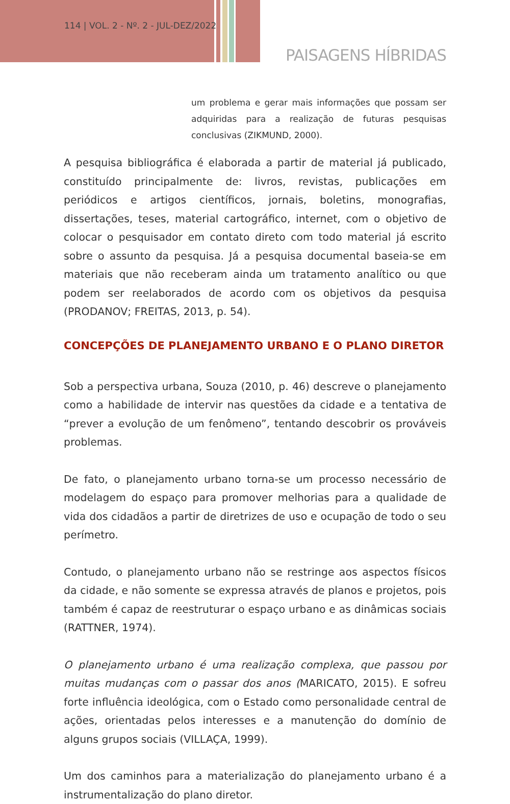114 | VOL. 2 - Nº. 2 - JUL-DEZ/2022
PAISAGENS HÍBRIDAS
um problema e gerar mais informações que possam ser adquiridas para a realização de futuras pesquisas conclusivas (ZIKMUND, 2000).
A pesquisa bibliográfica é elaborada a partir de material já publicado, constituído principalmente de: livros, revistas, publicações em periódicos e artigos científicos, jornais, boletins, monografias, dissertações, teses, material cartográfico, internet, com o objetivo de colocar o pesquisador em contato direto com todo material já escrito sobre o assunto da pesquisa. Já a pesquisa documental baseia-se em materiais que não receberam ainda um tratamento analítico ou que podem ser reelaborados de acordo com os objetivos da pesquisa (PRODANOV; FREITAS, 2013, p. 54).
CONCEPÇÕES DE PLANEJAMENTO URBANO E O PLANO DIRETOR
Sob a perspectiva urbana, Souza (2010, p. 46) descreve o planejamento como a habilidade de intervir nas questões da cidade e a tentativa de “prever a evolução de um fenômeno”, tentando descobrir os prováveis problemas.
De fato, o planejamento urbano torna-se um processo necessário de modelagem do espaço para promover melhorias para a qualidade de vida dos cidadãos a partir de diretrizes de uso e ocupação de todo o seu perímetro.
Contudo, o planejamento urbano não se restringe aos aspectos físicos da cidade, e não somente se expressa através de planos e projetos, pois também é capaz de reestruturar o espaço urbano e as dinâmicas sociais (RATTNER, 1974).
O planejamento urbano é uma realização complexa, que passou por muitas mudanças com o passar dos anos (MARICATO, 2015). E sofreu forte influência ideológica, com o Estado como personalidade central de ações, orientadas pelos interesses e a manutenção do domínio de alguns grupos sociais (VILLAÇA, 1999).
Um dos caminhos para a materialização do planejamento urbano é a instrumentalização do plano diretor.